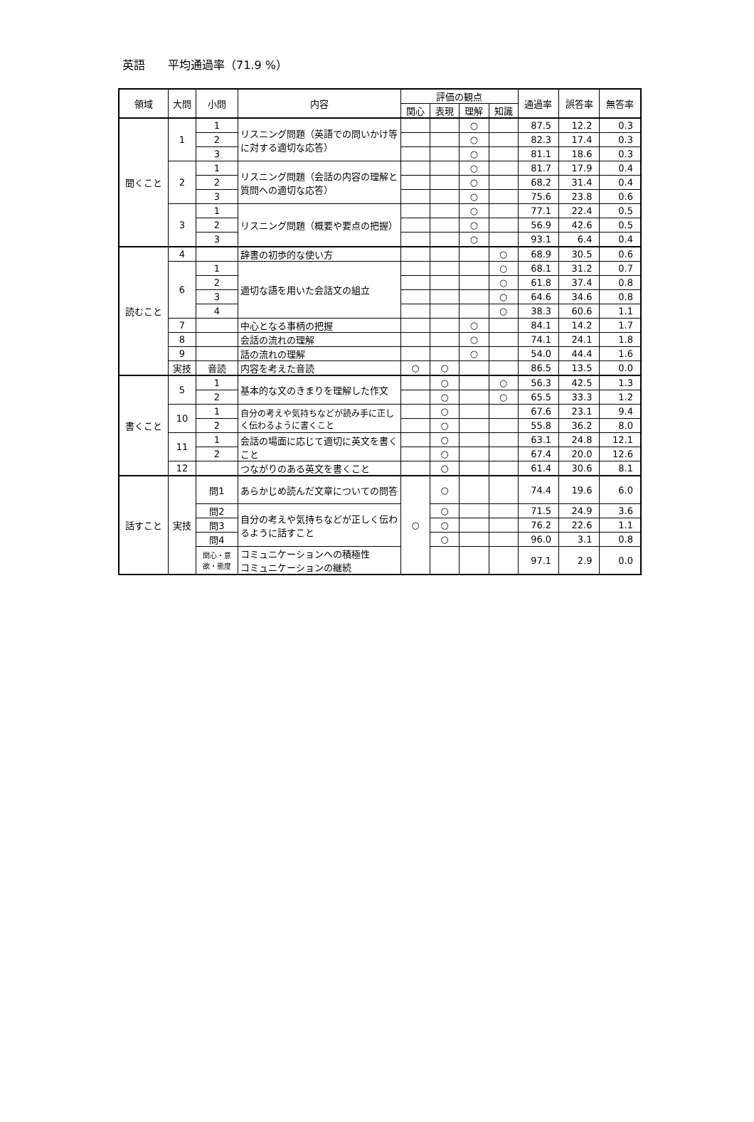英語　　平均通過率（71.9 %）
| 領域 | 大問 | 小問 | 内容 | 評価の観点 | | | | 通過率 | 誤答率 | 無答率 |
| --- | --- | --- | --- | --- | --- | --- | --- | --- | --- | --- |
| | | | | 関心 | 表現 | 理解 | 知識 | | | |
| 聞くこと | 1 | 1 | リスニング問題（英語での問いかけ等に対する適切な応答） | | | ○ | | 87.5 | 12.2 | 0.3 |
| | | 2 | | | | ○ | | 82.3 | 17.4 | 0.3 |
| | | 3 | | | | ○ | | 81.1 | 18.6 | 0.3 |
| | 2 | 1 | リスニング問題（会話の内容の理解と質問への適切な応答） | | | ○ | | 81.7 | 17.9 | 0.4 |
| | | 2 | | | | ○ | | 68.2 | 31.4 | 0.4 |
| | | 3 | | | | ○ | | 75.6 | 23.8 | 0.6 |
| | 3 | 1 | リスニング問題（概要や要点の把握） | | | ○ | | 77.1 | 22.4 | 0.5 |
| | | 2 | | | | ○ | | 56.9 | 42.6 | 0.5 |
| | | 3 | | | | ○ | | 93.1 | 6.4 | 0.4 |
| 読むこと | 4 | | 辞書の初歩的な使い方 | | | | ○ | 68.9 | 30.5 | 0.6 |
| | 6 | 1 | 適切な語を用いた会話文の組立 | | | | ○ | 68.1 | 31.2 | 0.7 |
| | | 2 | | | | | ○ | 61.8 | 37.4 | 0.8 |
| | | 3 | | | | | ○ | 64.6 | 34.6 | 0.8 |
| | | 4 | | | | | ○ | 38.3 | 60.6 | 1.1 |
| | 7 | | 中心となる事柄の把握 | | | ○ | | 84.1 | 14.2 | 1.7 |
| | 8 | | 会話の流れの理解 | | | ○ | | 74.1 | 24.1 | 1.8 |
| | 9 | | 話の流れの理解 | | | ○ | | 54.0 | 44.4 | 1.6 |
| | 実技 | 音読 | 内容を考えた音読 | ○ | ○ | | | 86.5 | 13.5 | 0.0 |
| 書くこと | 5 | 1 | 基本的な文のきまりを理解した作文 | | ○ | | ○ | 56.3 | 42.5 | 1.3 |
| | | 2 | | | ○ | | ○ | 65.5 | 33.3 | 1.2 |
| | 10 | 1 | 自分の考えや気持ちなどが読み手に正しく伝わるように書くこと | | ○ | | | 67.6 | 23.1 | 9.4 |
| | | 2 | | | ○ | | | 55.8 | 36.2 | 8.0 |
| | 11 | 1 | 会話の場面に応じて適切に英文を書くこと | | ○ | | | 63.1 | 24.8 | 12.1 |
| | | 2 | | | ○ | | | 67.4 | 20.0 | 12.6 |
| | 12 | | つながりのある英文を書くこと | | ○ | | | 61.4 | 30.6 | 8.1 |
| 話すこと | 実技 | 問1 | あらかじめ読んだ文章についての問答 | ○ | ○ | | | 74.4 | 19.6 | 6.0 |
| | | 問2 | 自分の考えや気持ちなどが正しく伝わるように話すこと | | ○ | | | 71.5 | 24.9 | 3.6 |
| | | 問3 | | | ○ | | | 76.2 | 22.6 | 1.1 |
| | | 問4 | | | ○ | | | 96.0 | 3.1 | 0.8 |
| | | 関心・意 欲・態度 | コミュニケーションへの積極性 コミュニケーションの継続 | | | | | 97.1 | 2.9 | 0.0 |